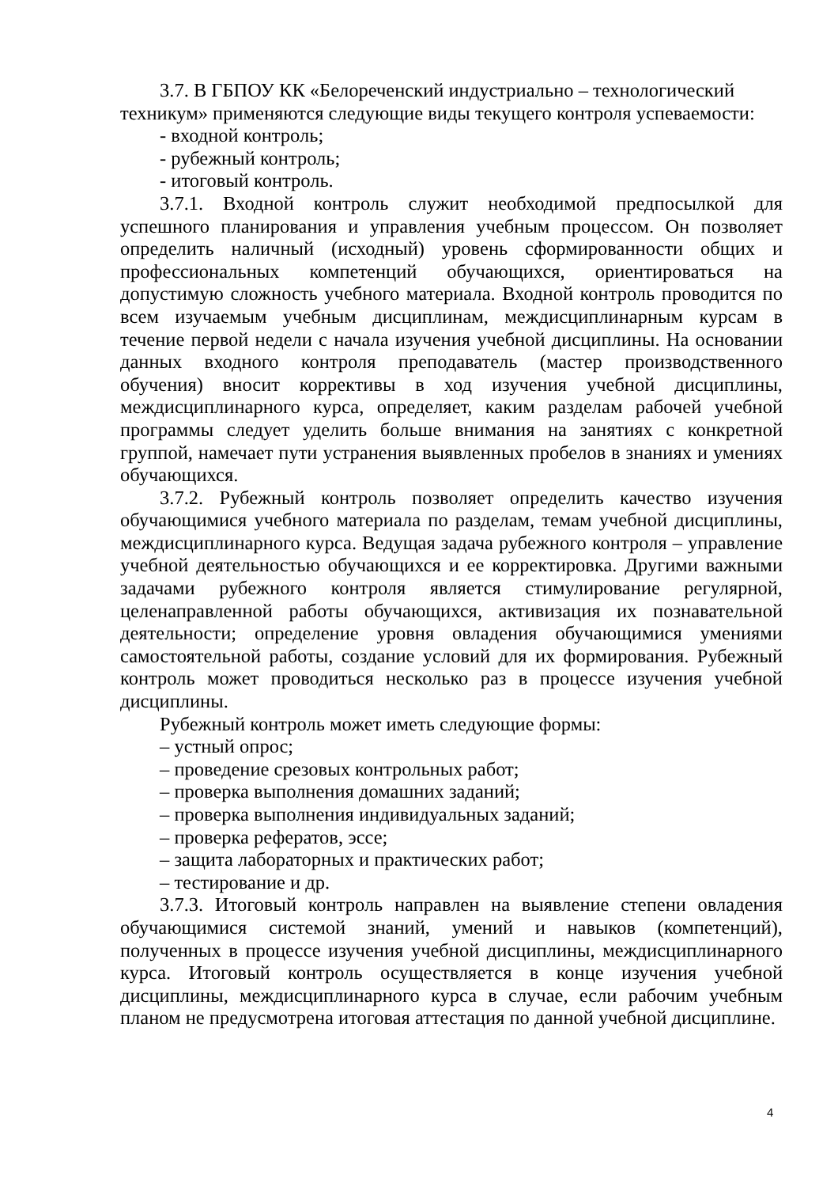3.7. В ГБПОУ КК «Белореченский индустриально – технологический техникум» применяются следующие виды текущего контроля успеваемости:
- входной контроль;
- рубежный контроль;
- итоговый контроль.
3.7.1. Входной контроль служит необходимой предпосылкой для успешного планирования и управления учебным процессом. Он позволяет определить наличный (исходный) уровень сформированности общих и профессиональных компетенций обучающихся, ориентироваться на допустимую сложность учебного материала. Входной контроль проводится по всем изучаемым учебным дисциплинам, междисциплинарным курсам в течение первой недели с начала изучения учебной дисциплины. На основании данных входного контроля преподаватель (мастер производственного обучения) вносит коррективы в ход изучения учебной дисциплины, междисциплинарного курса, определяет, каким разделам рабочей учебной программы следует уделить больше внимания на занятиях с конкретной группой, намечает пути устранения выявленных пробелов в знаниях и умениях обучающихся.
3.7.2. Рубежный контроль позволяет определить качество изучения обучающимися учебного материала по разделам, темам учебной дисциплины, междисциплинарного курса. Ведущая задача рубежного контроля – управление учебной деятельностью обучающихся и ее корректировка. Другими важными задачами рубежного контроля является стимулирование регулярной, целенаправленной работы обучающихся, активизация их познавательной деятельности; определение уровня овладения обучающимися умениями самостоятельной работы, создание условий для их формирования. Рубежный контроль может проводиться несколько раз в процессе изучения учебной дисциплины.
Рубежный контроль может иметь следующие формы:
– устный опрос;
– проведение срезовых контрольных работ;
– проверка выполнения домашних заданий;
– проверка выполнения индивидуальных заданий;
– проверка рефератов, эссе;
– защита лабораторных и практических работ;
– тестирование и др.
3.7.3. Итоговый контроль направлен на выявление степени овладения обучающимися системой знаний, умений и навыков (компетенций), полученных в процессе изучения учебной дисциплины, междисциплинарного курса. Итоговый контроль осуществляется в конце изучения учебной дисциплины, междисциплинарного курса в случае, если рабочим учебным планом не предусмотрена итоговая аттестация по данной учебной дисциплине.
4